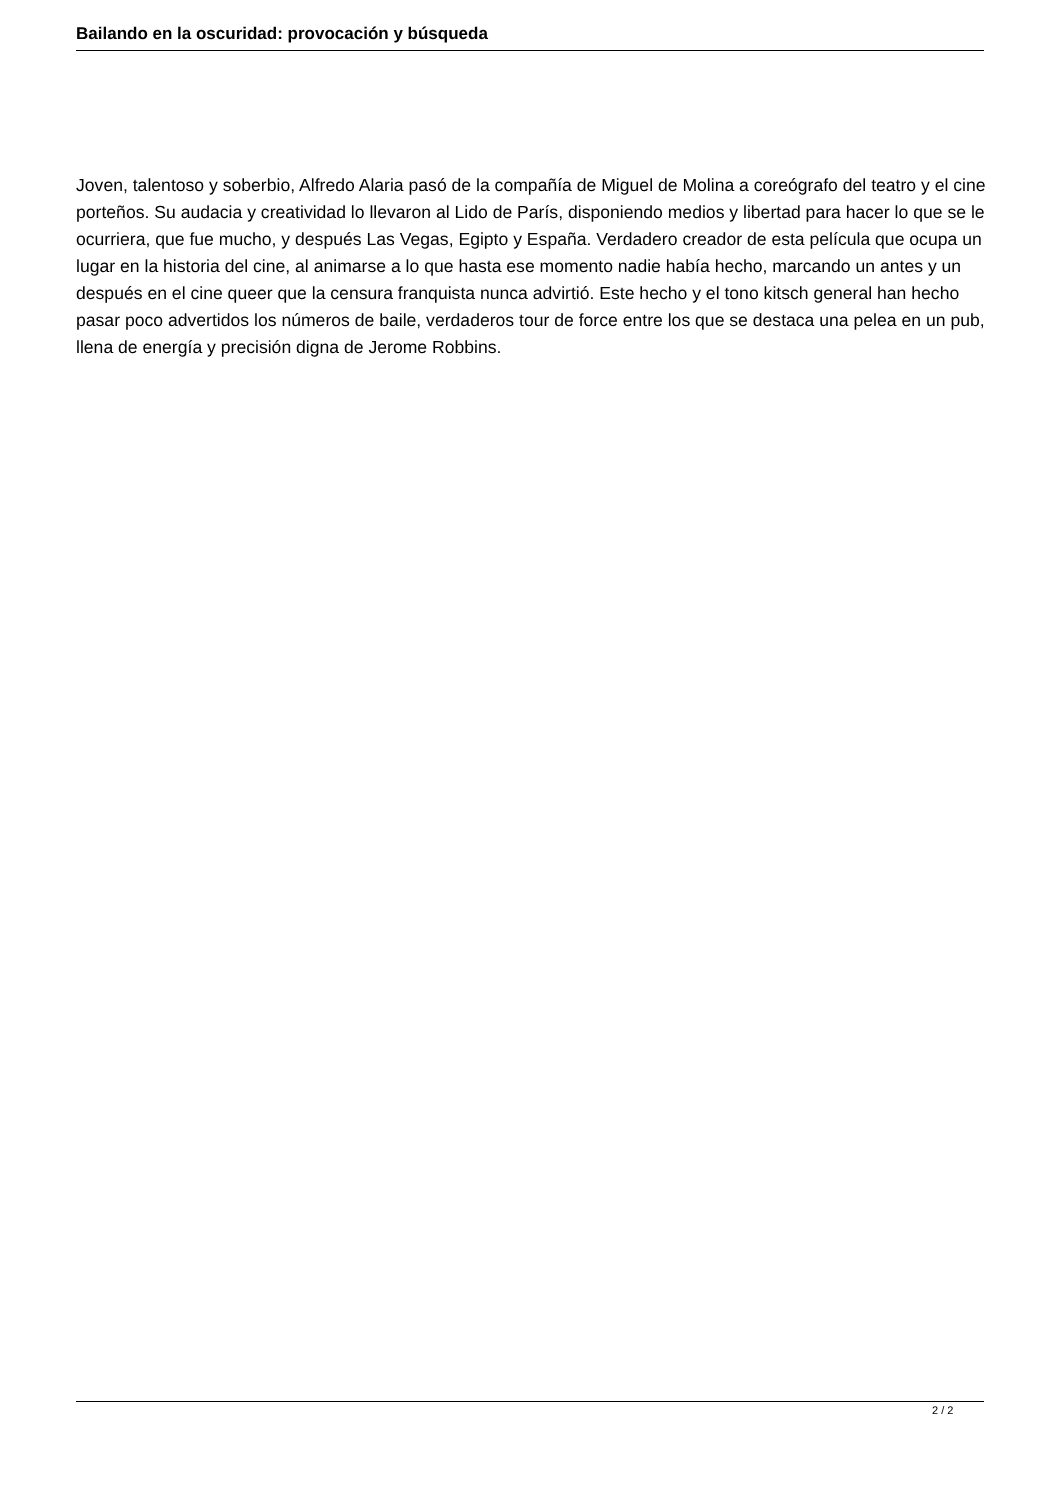Bailando en la oscuridad: provocación y búsqueda
Joven, talentoso y soberbio, Alfredo Alaria pasó de la compañía de Miguel de Molina a coreógrafo del teatro y el cine porteños. Su audacia y creatividad lo llevaron al Lido de París, disponiendo medios y libertad para hacer lo que se le ocurriera, que fue mucho, y después Las Vegas, Egipto y España. Verdadero creador de esta película que ocupa un lugar en la historia del cine, al animarse a lo que hasta ese momento nadie había hecho, marcando un antes y un después en el cine queer que la censura franquista nunca advirtió. Este hecho y el tono kitsch general han hecho pasar poco advertidos los números de baile, verdaderos tour de force entre los que se destaca una pelea en un pub, llena de energía y precisión digna de Jerome Robbins.
2 / 2